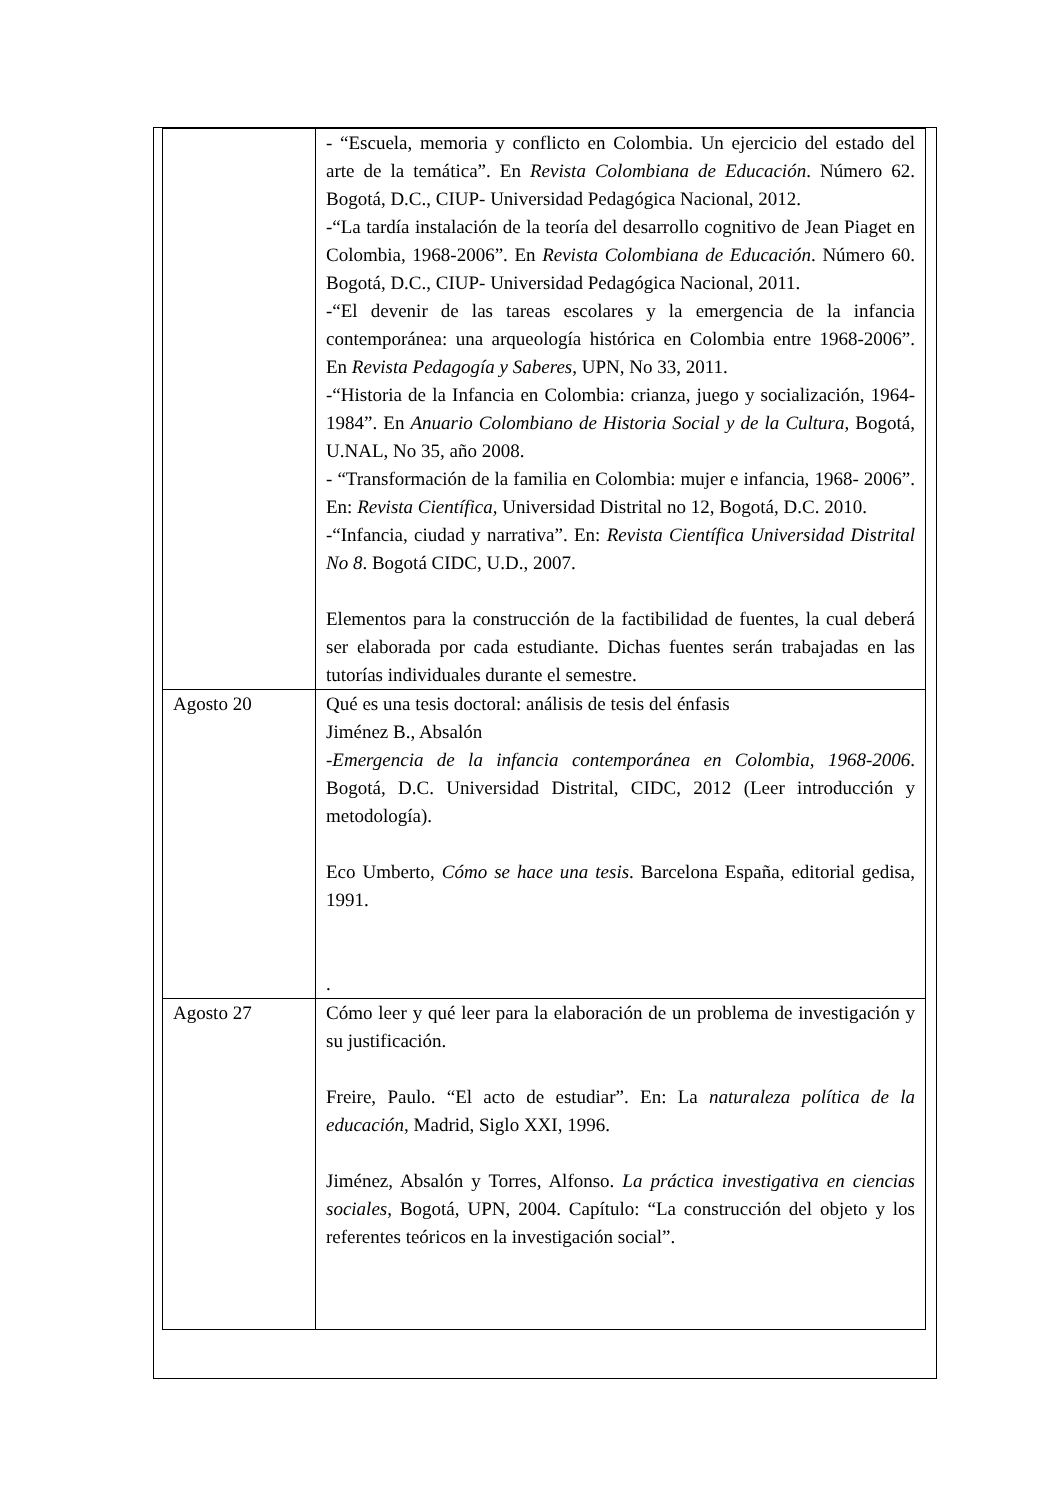| | - “Escuela, memoria y conflicto en Colombia. Un ejercicio del estado del arte de la temática”. En Revista Colombiana de Educación . Número 62. Bogotá, D.C., CIUP- Universidad Pedagógica Nacional, 2012. -“La tardía instalación de la teoría del desarrollo cognitivo de Jean Piaget en Colombia, 1968-2006”. En Revista Colombiana de Educación . Número 60. Bogotá, D.C., CIUP- Universidad Pedagógica Nacional, 2011. -“El devenir de las tareas escolares y la emergencia de la infancia contemporánea: una arqueología histórica en Colombia entre 1968-2006”. En Revista Pedagogía y Saberes , UPN, No 33, 2011. -“Historia de la Infancia en Colombia: crianza, juego y socialización, 1964- 1984”. En Anuario Colombiano de Historia Social y de la Cultura, Bogotá, U.NAL, No 35, año 2008. - “Transformación de la familia en Colombia: mujer e infancia, 1968- 2006”. En: Revista Científica, Universidad Distrital no 12, Bogotá, D.C. 2010. -“Infancia, ciudad y narrativa”. En: Revista Científica Universidad Distrital No 8 . Bogotá CIDC, U.D., 2007. Elementos para la construcción de la factibilidad de fuentes, la cual deberá ser elaborada por cada estudiante. Dichas fuentes serán trabajadas en las tutorías individuales durante el semestre. |
| Agosto 20 | Qué es una tesis doctoral: análisis de tesis del énfasis Jiménez B., Absalón - Emergencia de la infancia contemporánea en Colombia, 1968-2006 . Bogotá, D.C. Universidad Distrital, CIDC, 2012 (Leer introducción y metodología). Eco Umberto, Cómo se hace una tesis . Barcelona España, editorial gedisa, 1991. . |
| Agosto 27 | Cómo leer y qué leer para la elaboración de un problema de investigación y su justificación. Freire, Paulo. “El acto de estudiar”. En: La naturaleza política de la educación , Madrid, Siglo XXI, 1996. Jiménez, Absalón y Torres, Alfonso. La práctica investigativa en ciencias sociales , Bogotá, UPN, 2004. Capítulo: “La construcción del objeto y los referentes teóricos en la investigación social”. |